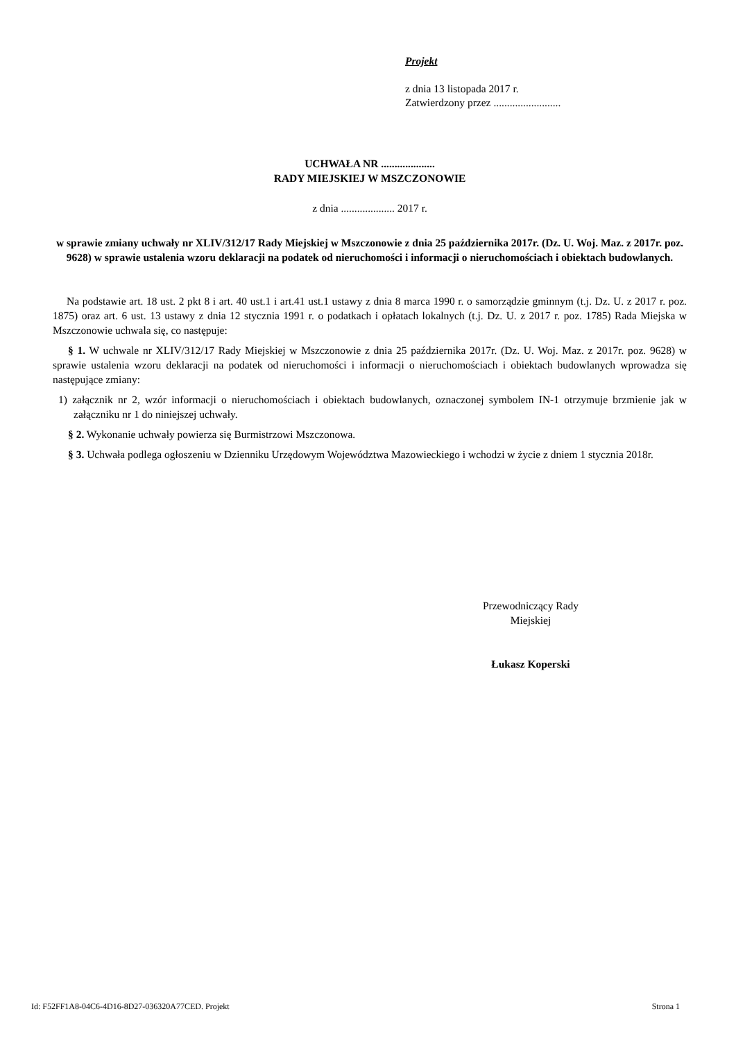Projekt
z dnia 13 listopada 2017 r.
Zatwierdzony przez .........................
UCHWAŁA NR ....................
RADY MIEJSKIEJ W MSZCZONOWIE
z dnia .................... 2017 r.
w sprawie zmiany uchwały nr XLIV/312/17 Rady Miejskiej w Mszczonowie z dnia 25 października 2017r. (Dz. U. Woj. Maz. z 2017r. poz. 9628) w sprawie ustalenia wzoru deklaracji na podatek od nieruchomości i informacji o nieruchomościach i obiektach budowlanych.
Na podstawie art. 18 ust. 2 pkt 8 i art. 40 ust.1 i art.41 ust.1 ustawy z dnia 8 marca 1990 r. o samorządzie gminnym (t.j. Dz. U. z 2017 r. poz. 1875) oraz art. 6 ust. 13 ustawy z dnia 12 stycznia 1991 r. o podatkach i opłatach lokalnych (t.j. Dz. U. z 2017 r. poz. 1785) Rada Miejska w Mszczonowie uchwala się, co następuje:
§ 1. W uchwale nr XLIV/312/17 Rady Miejskiej w Mszczonowie z dnia 25 października 2017r. (Dz. U. Woj. Maz. z 2017r. poz. 9628) w sprawie ustalenia wzoru deklaracji na podatek od nieruchomości i informacji o nieruchomościach i obiektach budowlanych wprowadza się następujące zmiany:
1) załącznik nr 2, wzór informacji o nieruchomościach i obiektach budowlanych, oznaczonej symbolem IN-1 otrzymuje brzmienie jak w załączniku nr 1 do niniejszej uchwały.
§ 2. Wykonanie uchwały powierza się Burmistrzowi Mszczonowa.
§ 3. Uchwała podlega ogłoszeniu w Dzienniku Urzędowym Województwa Mazowieckiego i wchodzi w życie z dniem 1 stycznia 2018r.
Przewodniczący Rady
Miejskiej
Łukasz Koperski
Id: F52FF1A8-04C6-4D16-8D27-036320A77CED. Projekt Strona 1